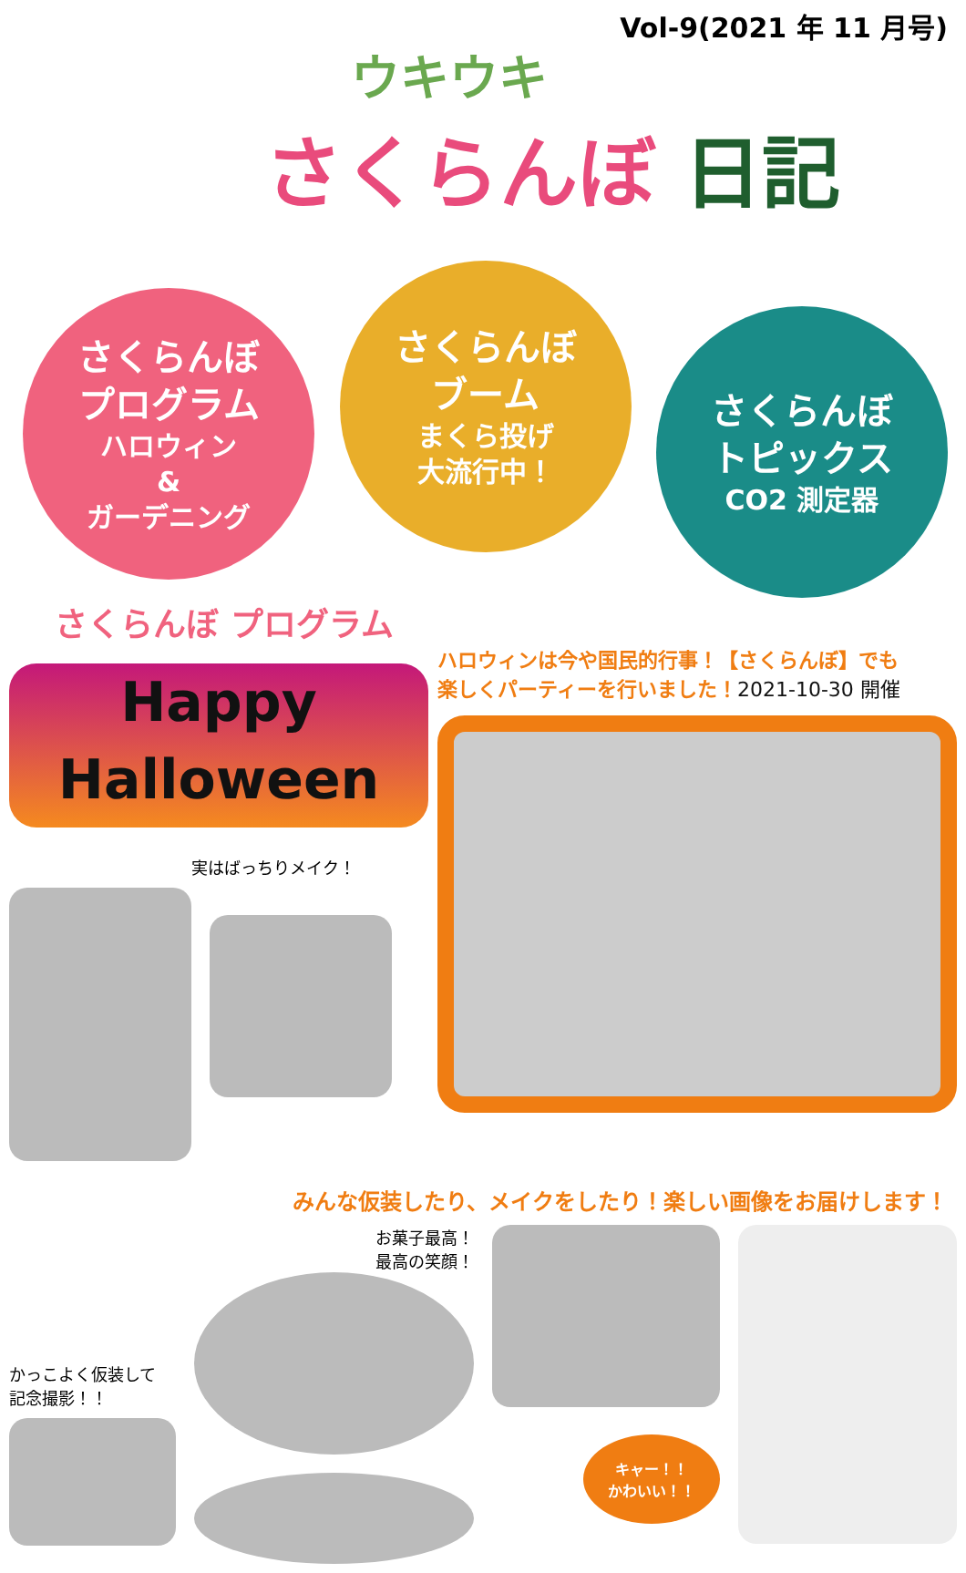Vol-9(2021 年 11 月号)
ウキウキ
さくらんぼ 日記
さくらんぼ
プログラム
ハロウィン
&
ガーデニング
さくらんぼ
ブーム
まくら投げ
大流行中！
さくらんぼ
トピックス
CO2 測定器
さくらんぼ プログラム
Happy
Halloween
実はばっちりメイク！
ハロウィンは今や国民的行事！【さくらんぼ】でも
楽しくパーティーを行いました！2021-10-30 開催
みんな仮装したり、メイクをしたり！楽しい画像をお届けします！
かっこよく仮装して
記念撮影！！
お菓子最高！
最高の笑顔！
キャー！！
かわいい！！